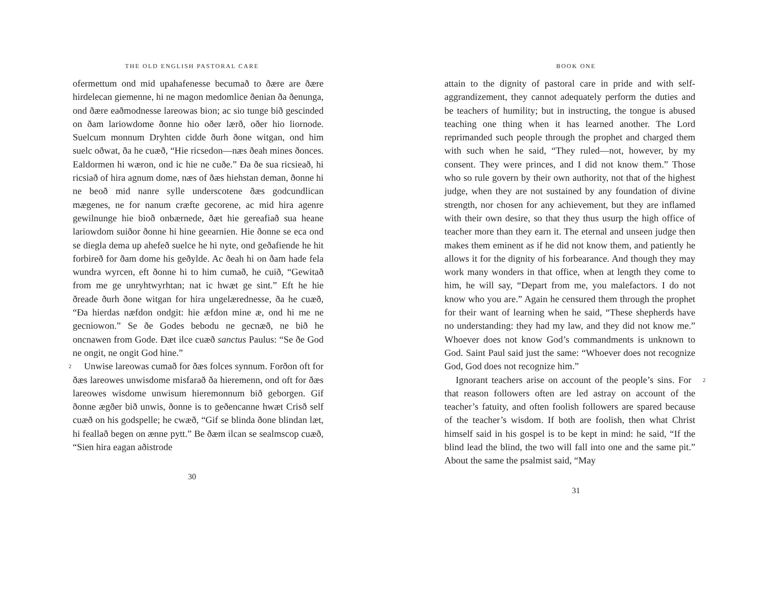THE OLD ENGLISH PASTORAL CARE
ofermettum ond mid upahafenesse becumað to ðære are ðære hirdelecan giemenne, hi ne magon medomlice ðenian ða ðenunga, ond ðære eaðmodnesse lareowas bion; ac sio tunge bið gescinded on ðam lariowdome ðonne hio oðer lærð, oðer hio liornode. Suelcum monnum Dryhten cidde ðurh ðone witgan, ond him suelc oðwat, ða he cuæð, “Hie ricsedon—næs ðeah mines ðonces. Ealdormen hi wæron, ond ic hie ne cuðe.” Ða ðe sua ricsieað, hi ricsiað of hira agnum dome, næs of ðæs hiehstan deman, ðonne hi ne beoð mid nanre sylle underscotene ðæs godcundlican mægenes, ne for nanum cræfte gecorene, ac mid hira agenre gewilnunge hie bioð onbærnede, ðæt hie gereafiað sua heane lariowdom suiðor ðonne hi hine geearnien. Hie ðonne se eca ond se diegla dema up ahefeð suelce he hi nyte, ond geðafiende he hit forbireð for ðam dome his geðylde. Ac ðeah hi on ðam hade fela wundra wyrcen, eft ðonne hi to him cumað, he cuið, “Gewitað from me ge unryhtwyrhtan; nat ic hwæt ge sint.” Eft he hie ðreade ðurh ðone witgan for hira ungelærednesse, ða he cuæð, “Ða hierdas næfdon ondgit: hie æfdon mine æ, ond hi me ne gecniowon.” Se ðe Godes bebodu ne gecnæð, ne bið he oncnawen from Gode. Ðæt ilce cuæð sanctus Paulus: “Se ðe God ne ongit, ne ongit God hine.”
2 Unwise lareowas cumað for ðæs folces synnum. Forðon oft for ðæs lareowes unwisdome misfarað ða hieremenn, ond oft for ðæs lareowes wisdome unwisum hieremonnum bið geborgen. Gif ðonne ægðer bið unwis, ðonne is to geðencanne hwæt Crisð self cuæð on his godspelle; he cwæð, “Gif se blinda ðone blindan læt, hi feallað begen on ænne pytt.” Be ðæm ilcan se sealmscop cuæð, “Sien hira eagan aðistrode
30
BOOK ONE
attain to the dignity of pastoral care in pride and with self-aggrandizement, they cannot adequately perform the duties and be teachers of humility; but in instructing, the tongue is abused teaching one thing when it has learned another. The Lord reprimanded such people through the prophet and charged them with such when he said, “They ruled—not, however, by my consent. They were princes, and I did not know them.” Those who so rule govern by their own authority, not that of the highest judge, when they are not sustained by any foundation of divine strength, nor chosen for any achievement, but they are inflamed with their own desire, so that they thus usurp the high office of teacher more than they earn it. The eternal and unseen judge then makes them eminent as if he did not know them, and patiently he allows it for the dignity of his forbearance. And though they may work many wonders in that office, when at length they come to him, he will say, “Depart from me, you malefactors. I do not know who you are.” Again he censured them through the prophet for their want of learning when he said, “These shepherds have no understanding: they had my law, and they did not know me.” Whoever does not know God’s commandments is unknown to God. Saint Paul said just the same: “Whoever does not recognize God, God does not recognize him.”
2 Ignorant teachers arise on account of the people’s sins. For that reason followers often are led astray on account of the teacher’s fatuity, and often foolish followers are spared because of the teacher’s wisdom. If both are foolish, then what Christ himself said in his gospel is to be kept in mind: he said, “If the blind lead the blind, the two will fall into one and the same pit.” About the same the psalmist said, “May
31